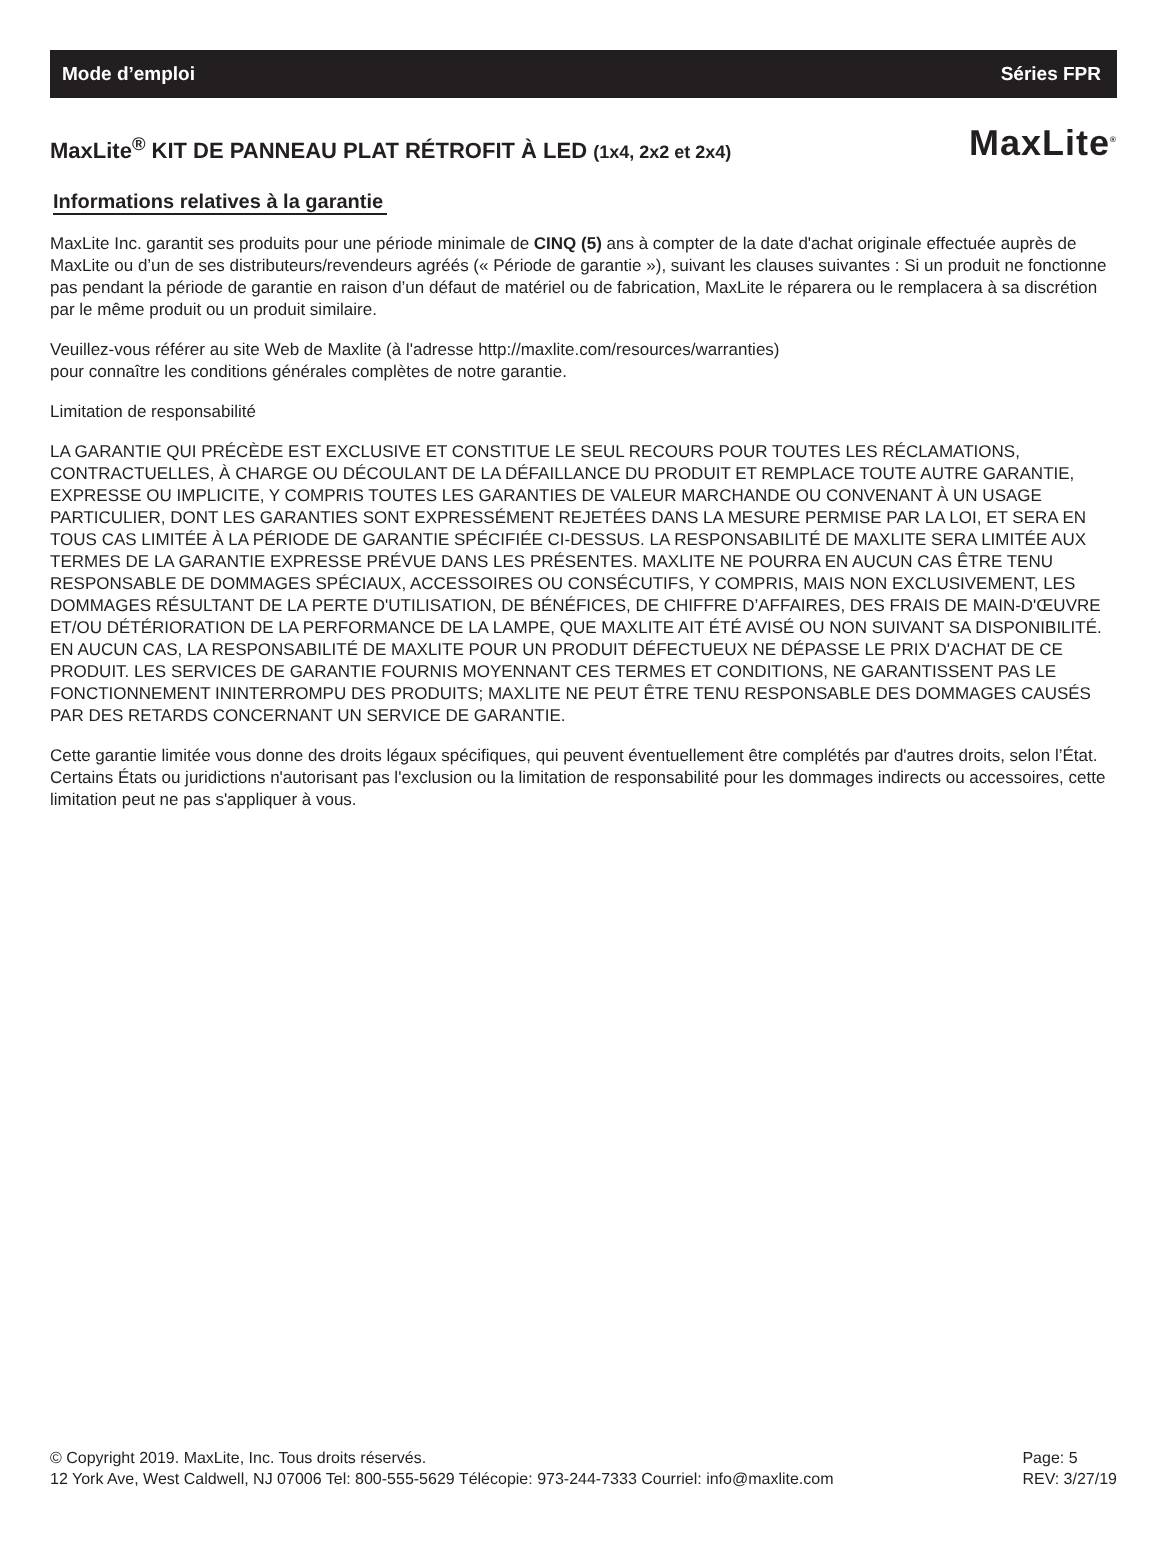Mode d’emploi Séries FPR
MaxLite<sup>®</sup> KIT DE PANNEAU PLAT RÉTROFIT À LED (1x4, 2x2 et 2x4)
MaxLite<sup>®</sup>
Informations relatives à la garantie
MaxLite Inc. garantit ses produits pour une période minimale de CINQ (5) ans à compter de la date d'achat originale effectuée auprès de MaxLite ou d’un de ses distributeurs/revendeurs agréés (« Période de garantie »), suivant les clauses suivantes : Si un produit ne fonctionne pas pendant la période de garantie en raison d’un défaut de matériel ou de fabrication, MaxLite le réparera ou le remplacera à sa discrétion par le même produit ou un produit similaire.
Veuillez-vous référer au site Web de Maxlite (à l'adresse http://maxlite.com/resources/warranties)
pour connaître les conditions générales complètes de notre garantie.
Limitation de responsabilité
LA GARANTIE QUI PRÉCÈDE EST EXCLUSIVE ET CONSTITUE LE SEUL RECOURS POUR TOUTES LES RÉCLAMATIONS, CONTRACTUELLES, À CHARGE OU DÉCOULANT DE LA DÉFAILLANCE DU PRODUIT ET REMPLACE TOUTE AUTRE GARANTIE, EXPRESSE OU IMPLICITE, Y COMPRIS TOUTES LES GARANTIES DE VALEUR MARCHANDE OU CONVENANT À UN USAGE PARTICULIER, DONT LES GARANTIES SONT EXPRESSÉMENT REJETÉES DANS LA MESURE PERMISE PAR LA LOI, ET SERA EN TOUS CAS LIMITÉE À LA PÉRIODE DE GARANTIE SPÉCIFIÉE CI-DESSUS. LA RESPONSABILITÉ DE MAXLITE SERA LIMITÉE AUX TERMES DE LA GARANTIE EXPRESSE PRÉVUE DANS LES PRÉSENTES. MAXLITE NE POURRA EN AUCUN CAS ÊTRE TENU RESPONSABLE DE DOMMAGES SPÉCIAUX, ACCESSOIRES OU CONSÉCUTIFS, Y COMPRIS, MAIS NON EXCLUSIVEMENT, LES DOMMAGES RÉSULTANT DE LA PERTE D'UTILISATION, DE BÉNÉFICES, DE CHIFFRE D’AFFAIRES, DES FRAIS DE MAIN-D'ŒUVRE ET/OU DÉTÉRIORATION DE LA PERFORMANCE DE LA LAMPE, QUE MAXLITE AIT ÉTÉ AVISÉ OU NON SUIVANT SA DISPONIBILITÉ. EN AUCUN CAS, LA RESPONSABILITÉ DE MAXLITE POUR UN PRODUIT DÉFECTUEUX NE DÉPASSE LE PRIX D'ACHAT DE CE PRODUIT. LES SERVICES DE GARANTIE FOURNIS MOYENNANT CES TERMES ET CONDITIONS, NE GARANTISSENT PAS LE FONCTIONNEMENT ININTERROMPU DES PRODUITS; MAXLITE NE PEUT ÊTRE TENU RESPONSABLE DES DOMMAGES CAUSÉS PAR DES RETARDS CONCERNANT UN SERVICE DE GARANTIE.
Cette garantie limitée vous donne des droits légaux spécifiques, qui peuvent éventuellement être complétés par d'autres droits, selon l’État. Certains États ou juridictions n'autorisant pas l'exclusion ou la limitation de responsabilité pour les dommages indirects ou accessoires, cette limitation peut ne pas s'appliquer à vous.
© Copyright 2019. MaxLite, Inc. Tous droits réservés.
12 York Ave, West Caldwell, NJ 07006 Tel: 800-555-5629 Télécopie: 973-244-7333 Courriel: info@maxlite.com
Page: 5
REV: 3/27/19